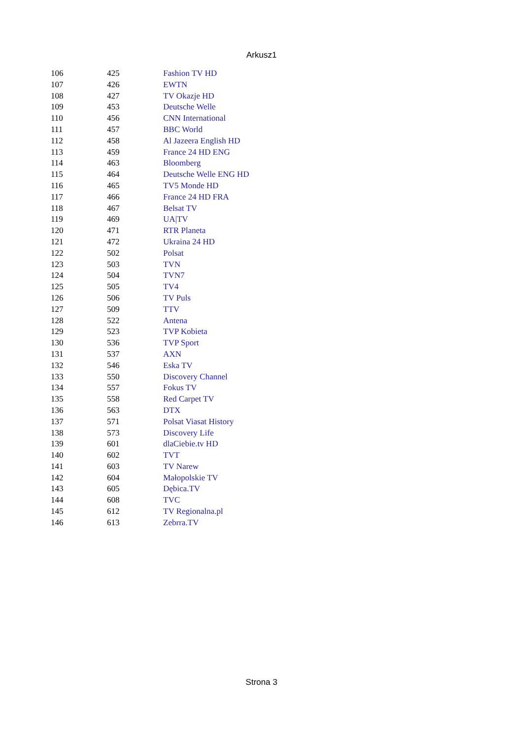Arkusz1
| 106 | 425 | Fashion TV HD |
| 107 | 426 | EWTN |
| 108 | 427 | TV Okazje HD |
| 109 | 453 | Deutsche Welle |
| 110 | 456 | CNN International |
| 111 | 457 | BBC World |
| 112 | 458 | Al Jazeera English HD |
| 113 | 459 | France 24 HD ENG |
| 114 | 463 | Bloomberg |
| 115 | 464 | Deutsche Welle ENG HD |
| 116 | 465 | TV5 Monde HD |
| 117 | 466 | France 24 HD FRA |
| 118 | 467 | Belsat TV |
| 119 | 469 | UA/TV |
| 120 | 471 | RTR Planeta |
| 121 | 472 | Ukraina 24 HD |
| 122 | 502 | Polsat |
| 123 | 503 | TVN |
| 124 | 504 | TVN7 |
| 125 | 505 | TV4 |
| 126 | 506 | TV Puls |
| 127 | 509 | TTV |
| 128 | 522 | Antena |
| 129 | 523 | TVP Kobieta |
| 130 | 536 | TVP Sport |
| 131 | 537 | AXN |
| 132 | 546 | Eska TV |
| 133 | 550 | Discovery Channel |
| 134 | 557 | Fokus TV |
| 135 | 558 | Red Carpet TV |
| 136 | 563 | DTX |
| 137 | 571 | Polsat Viasat History |
| 138 | 573 | Discovery Life |
| 139 | 601 | dlaCiebie.tv HD |
| 140 | 602 | TVT |
| 141 | 603 | TV Narew |
| 142 | 604 | Małopolskie TV |
| 143 | 605 | Dębica.TV |
| 144 | 608 | TVC |
| 145 | 612 | TV Regionalna.pl |
| 146 | 613 | Zebrra.TV |
Strona 3